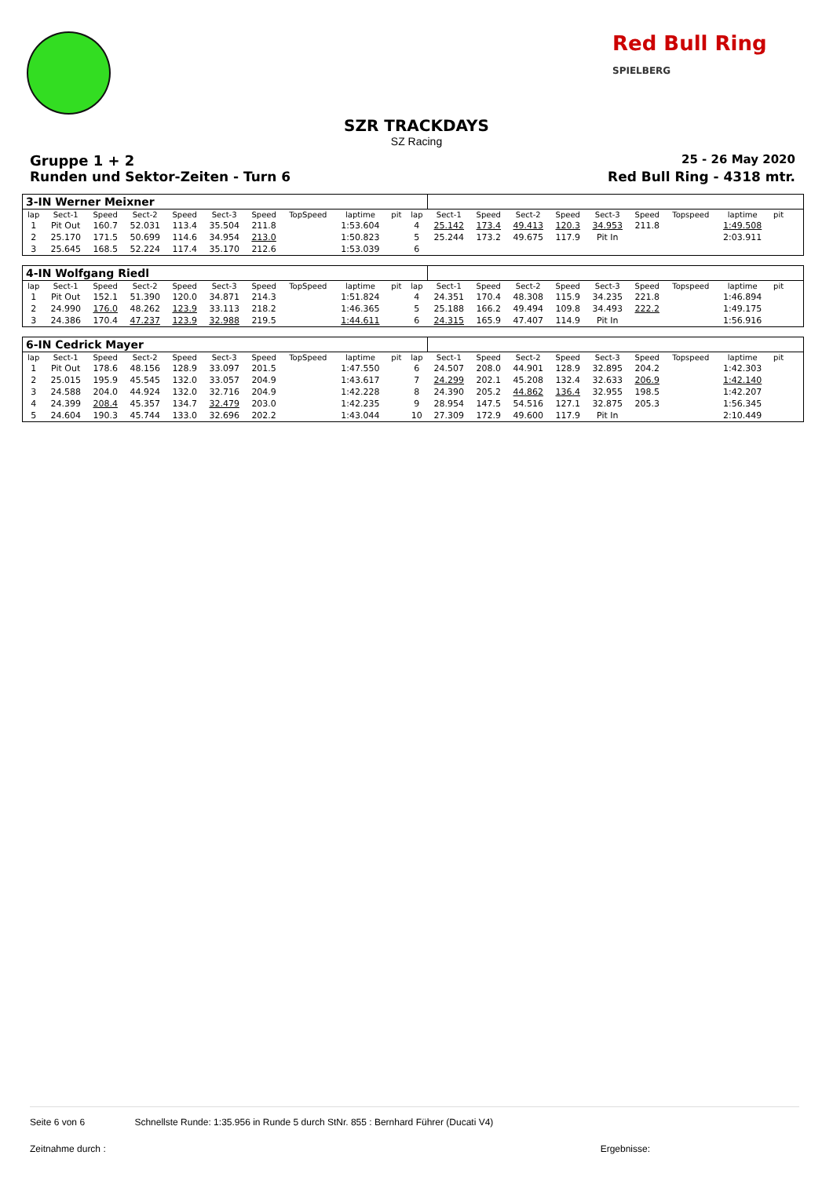Red Bull Ring
SPIELBERG
SZR TRACKDAYS
SZ Racing
Gruppe 1 + 2 25 - 26 May 2020
Runden und Sektor-Zeiten - Turn 6 Red Bull Ring - 4318 mtr.
| 3-IN Werner Meixner | | | | | | | | | | | | | | | | | | | | | |
| lap | Sect-1 | Speed | Sect-2 | Speed | Sect-3 | Speed | TopSpeed | laptime | pit | lap | Sect-1 | Speed | Sect-2 | Speed | Sect-3 | Speed | Topspeed | laptime | pit | | |
| 1 | Pit Out | 160.7 | 52.031 | 113.4 | 35.504 | 211.8 | | 1:53.604 | | 4 | 25.142 | 173.4 | 49.413 | 120.3 | 34.953 | 211.8 | | 1:49.508 | | | |
| 2 | 25.170 | 171.5 | 50.699 | 114.6 | 34.954 | 213.0 | | 1:50.823 | | 5 | 25.244 | 173.2 | 49.675 | 117.9 | Pit In | | | 2:03.911 | | | |
| 3 | 25.645 | 168.5 | 52.224 | 117.4 | 35.170 | 212.6 | | 1:53.039 | | 6 | | | | | | | | | | | |
| 4-IN Wolfgang Riedl | | | | | | | | | | | | | | | | | | | | | |
| lap | Sect-1 | Speed | Sect-2 | Speed | Sect-3 | Speed | TopSpeed | laptime | pit | lap | Sect-1 | Speed | Sect-2 | Speed | Sect-3 | Speed | Topspeed | laptime | pit | | |
| 1 | Pit Out | 152.1 | 51.390 | 120.0 | 34.871 | 214.3 | | 1:51.824 | | 4 | 24.351 | 170.4 | 48.308 | 115.9 | 34.235 | 221.8 | | 1:46.894 | | | |
| 2 | 24.990 | 176.0 | 48.262 | 123.9 | 33.113 | 218.2 | | 1:46.365 | | 5 | 25.188 | 166.2 | 49.494 | 109.8 | 34.493 | 222.2 | | 1:49.175 | | | |
| 3 | 24.386 | 170.4 | 47.237 | 123.9 | 32.988 | 219.5 | | 1:44.611 | | 6 | 24.315 | 165.9 | 47.407 | 114.9 | Pit In | | | 1:56.916 | | | |
| 6-IN Cedrick Mayer | | | | | | | | | | | | | | | | | | | | | |
| lap | Sect-1 | Speed | Sect-2 | Speed | Sect-3 | Speed | TopSpeed | laptime | pit | lap | Sect-1 | Speed | Sect-2 | Speed | Sect-3 | Speed | Topspeed | laptime | pit | | |
| 1 | Pit Out | 178.6 | 48.156 | 128.9 | 33.097 | 201.5 | | 1:47.550 | | 6 | 24.507 | 208.0 | 44.901 | 128.9 | 32.895 | 204.2 | | 1:42.303 | | | |
| 2 | 25.015 | 195.9 | 45.545 | 132.0 | 33.057 | 204.9 | | 1:43.617 | | 7 | 24.299 | 202.1 | 45.208 | 132.4 | 32.633 | 206.9 | | 1:42.140 | | | |
| 3 | 24.588 | 204.0 | 44.924 | 132.0 | 32.716 | 204.9 | | 1:42.228 | | 8 | 24.390 | 205.2 | 44.862 | 136.4 | 32.955 | 198.5 | | 1:42.207 | | | |
| 4 | 24.399 | 208.4 | 45.357 | 134.7 | 32.479 | 203.0 | | 1:42.235 | | 9 | 28.954 | 147.5 | 54.516 | 127.1 | 32.875 | 205.3 | | 1:56.345 | | | |
| 5 | 24.604 | 190.3 | 45.744 | 133.0 | 32.696 | 202.2 | | 1:43.044 | | 10 | 27.309 | 172.9 | 49.600 | 117.9 | Pit In | | | 2:10.449 | | | |
Seite 6 von 6 Schnellste Runde: 1:35.956 in Runde 5 durch StNr. 855 : Bernhard Führer (Ducati V4)
Zeitnahme durch : Ergebnisse: